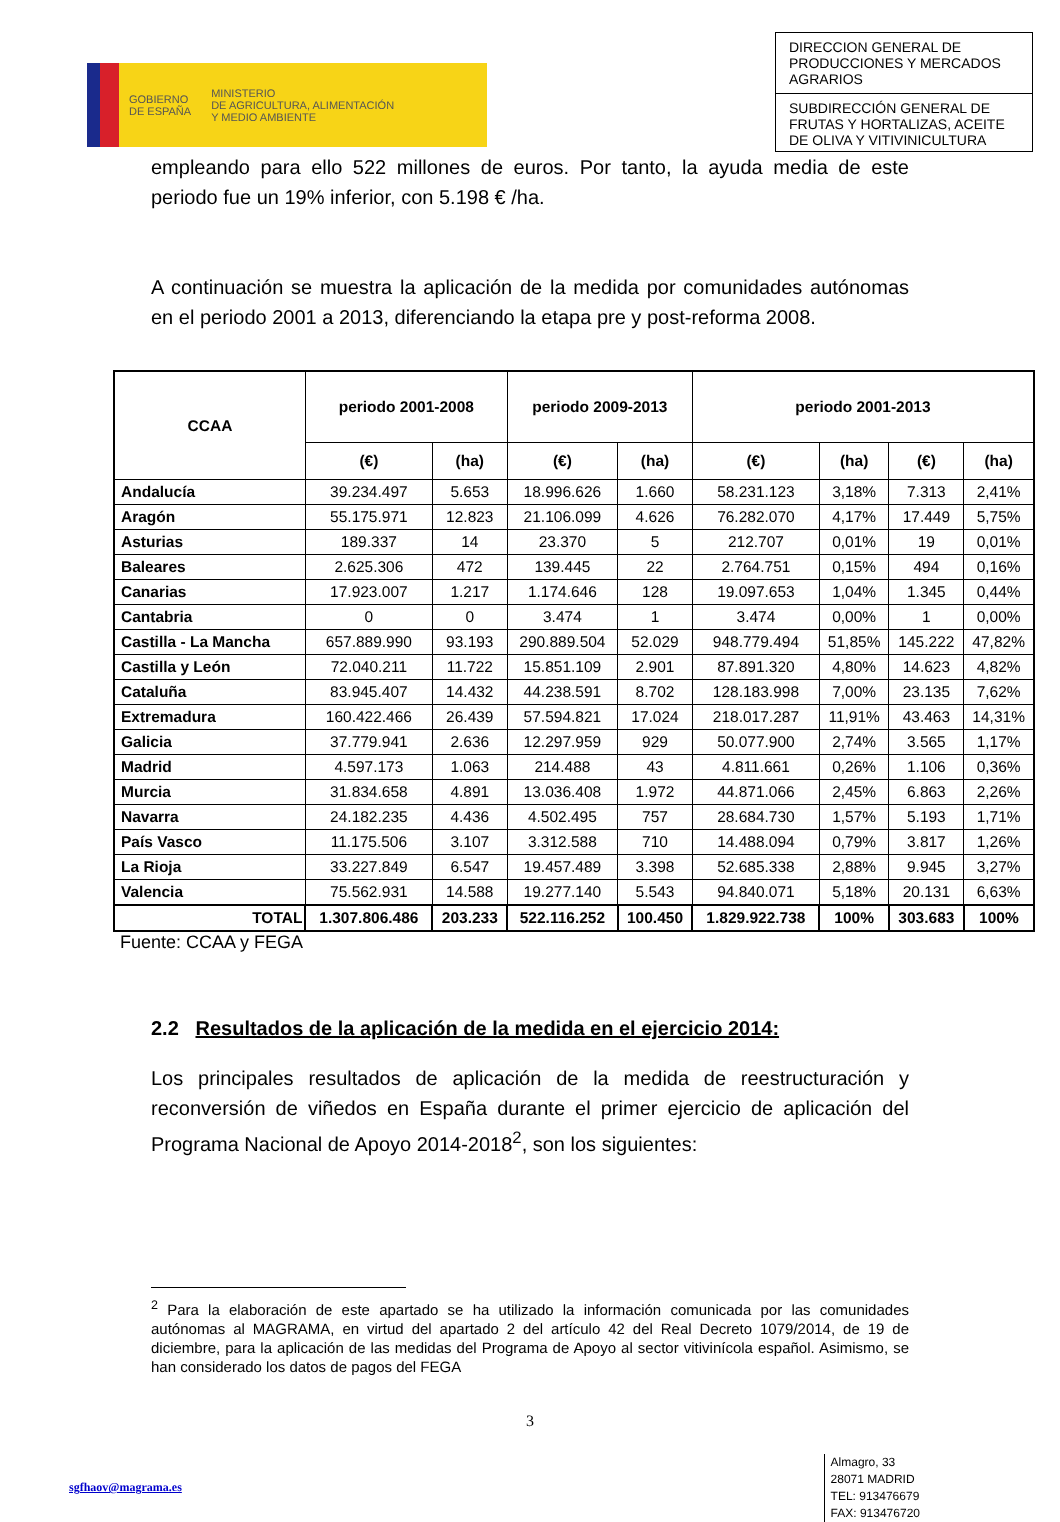GOBIERNO
DE ESPAÑA
MINISTERIO
DE AGRICULTURA, ALIMENTACIÓN
Y MEDIO AMBIENTE
DIRECCION GENERAL DE PRODUCCIONES Y MERCADOS AGRARIOS
SUBDIRECCIÓN GENERAL DE FRUTAS Y HORTALIZAS, ACEITE DE OLIVA Y VITIVINICULTURA
empleando para ello 522 millones de euros. Por tanto, la ayuda media de este periodo fue un 19% inferior, con 5.198 € /ha.
A continuación se muestra la aplicación de la medida por comunidades autónomas en el periodo 2001 a 2013, diferenciando la etapa pre y post-reforma 2008.
| CCAA | periodo 2001-2008 | | periodo 2009-2013 | | periodo 2001-2013 | | | |
| --- | --- | --- | --- | --- | --- | --- | --- | --- |
| | (€) | (ha) | (€) | (ha) | (€) | (ha) | (€) | (ha) |
| Andalucía | 39.234.497 | 5.653 | 18.996.626 | 1.660 | 58.231.123 | 3,18% | 7.313 | 2,41% |
| Aragón | 55.175.971 | 12.823 | 21.106.099 | 4.626 | 76.282.070 | 4,17% | 17.449 | 5,75% |
| Asturias | 189.337 | 14 | 23.370 | 5 | 212.707 | 0,01% | 19 | 0,01% |
| Baleares | 2.625.306 | 472 | 139.445 | 22 | 2.764.751 | 0,15% | 494 | 0,16% |
| Canarias | 17.923.007 | 1.217 | 1.174.646 | 128 | 19.097.653 | 1,04% | 1.345 | 0,44% |
| Cantabria | 0 | 0 | 3.474 | 1 | 3.474 | 0,00% | 1 | 0,00% |
| Castilla - La Mancha | 657.889.990 | 93.193 | 290.889.504 | 52.029 | 948.779.494 | 51,85% | 145.222 | 47,82% |
| Castilla y León | 72.040.211 | 11.722 | 15.851.109 | 2.901 | 87.891.320 | 4,80% | 14.623 | 4,82% |
| Cataluña | 83.945.407 | 14.432 | 44.238.591 | 8.702 | 128.183.998 | 7,00% | 23.135 | 7,62% |
| Extremadura | 160.422.466 | 26.439 | 57.594.821 | 17.024 | 218.017.287 | 11,91% | 43.463 | 14,31% |
| Galicia | 37.779.941 | 2.636 | 12.297.959 | 929 | 50.077.900 | 2,74% | 3.565 | 1,17% |
| Madrid | 4.597.173 | 1.063 | 214.488 | 43 | 4.811.661 | 0,26% | 1.106 | 0,36% |
| Murcia | 31.834.658 | 4.891 | 13.036.408 | 1.972 | 44.871.066 | 2,45% | 6.863 | 2,26% |
| Navarra | 24.182.235 | 4.436 | 4.502.495 | 757 | 28.684.730 | 1,57% | 5.193 | 1,71% |
| País Vasco | 11.175.506 | 3.107 | 3.312.588 | 710 | 14.488.094 | 0,79% | 3.817 | 1,26% |
| La Rioja | 33.227.849 | 6.547 | 19.457.489 | 3.398 | 52.685.338 | 2,88% | 9.945 | 3,27% |
| Valencia | 75.562.931 | 14.588 | 19.277.140 | 5.543 | 94.840.071 | 5,18% | 20.131 | 6,63% |
| TOTAL | 1.307.806.486 | 203.233 | 522.116.252 | 100.450 | 1.829.922.738 | 100% | 303.683 | 100% |
Fuente: CCAA y FEGA
2.2 Resultados de la aplicación de la medida en el ejercicio 2014:
Los principales resultados de aplicación de la medida de reestructuración y reconversión de viñedos en España durante el primer ejercicio de aplicación del Programa Nacional de Apoyo 2014-2018<sup>2</sup>, son los siguientes:
<sup>2</sup> Para la elaboración de este apartado se ha utilizado la información comunicada por las comunidades autónomas al MAGRAMA, en virtud del apartado 2 del artículo 42 del Real Decreto 1079/2014, de 19 de diciembre, para la aplicación de las medidas del Programa de Apoyo al sector vitivinícola español. Asimismo, se han considerado los datos de pagos del FEGA
3
sgfhaov@magrama.es
Almagro, 33
28071 MADRID
TEL: 913476679
FAX: 913476720